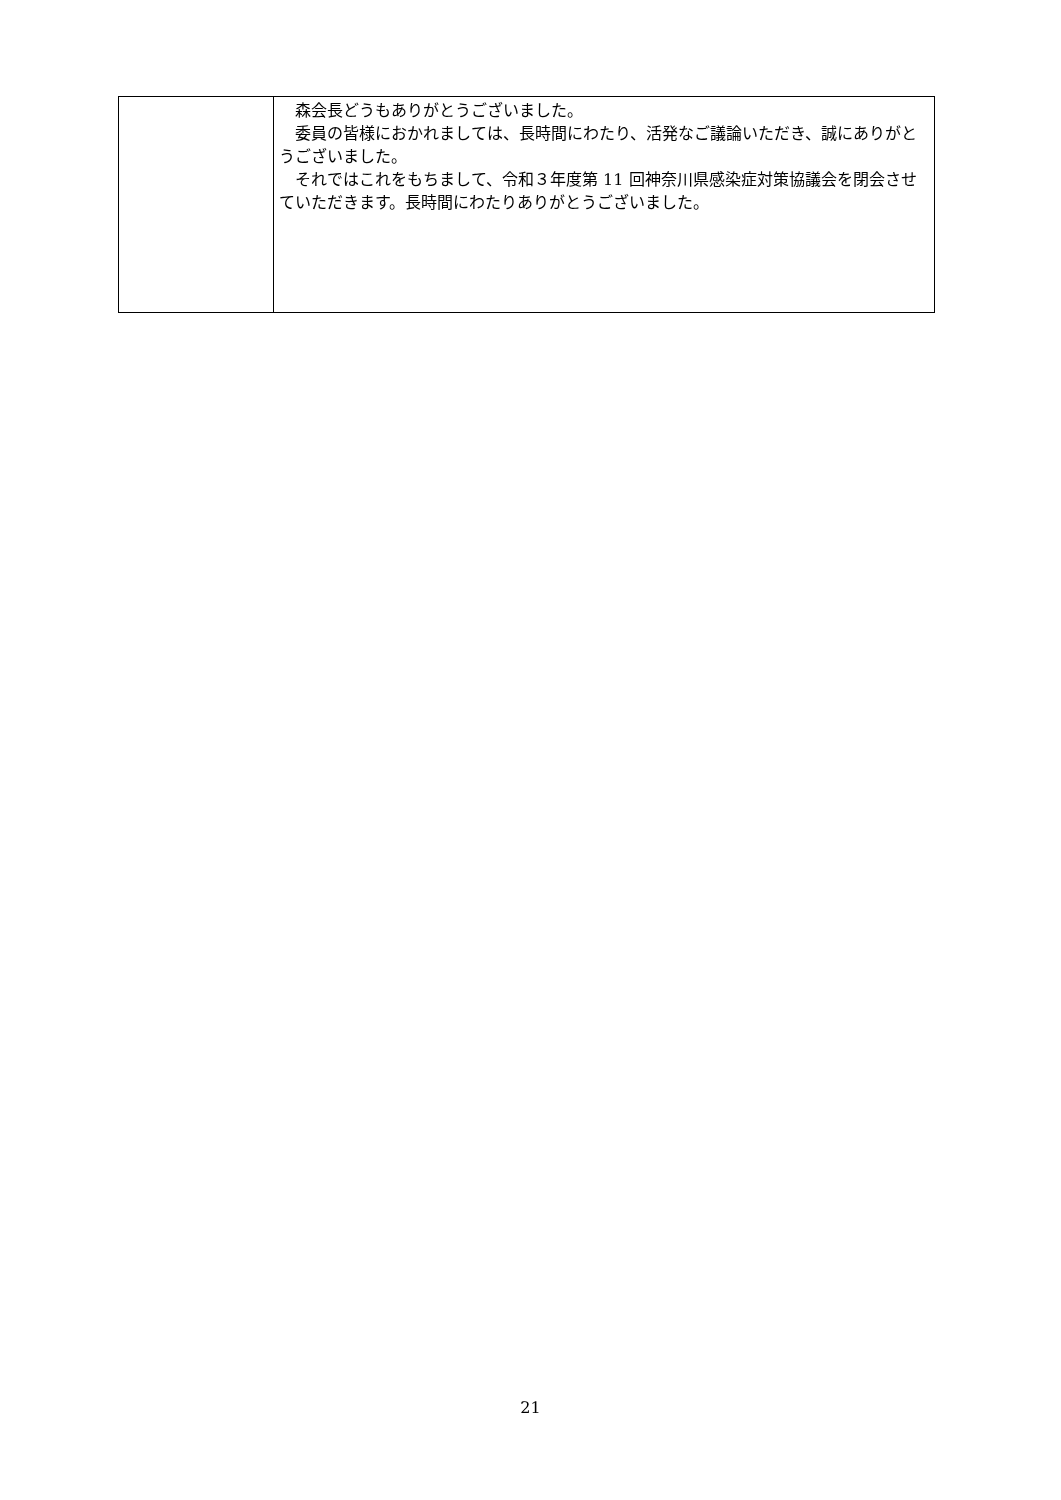| | 森会長どうもありがとうございました。 委員の皆様におかれましては、長時間にわたり、活発なご議論いただき、誠にありがとうございました。 それではこれをもちまして、令和３年度第 11 回神奈川県感染症対策協議会を閉会させていただきます。長時間にわたりありがとうございました。 |
21